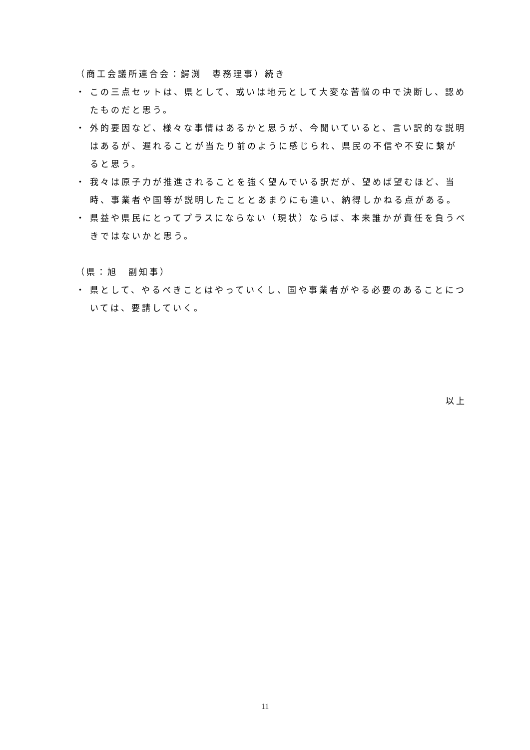（商工会議所連合会：鰐渕　専務理事）続き
・ この三点セットは、県として、或いは地元として大変な苦悩の中で決断し、認めたものだと思う。
・ 外的要因など、様々な事情はあるかと思うが、今聞いていると、言い訳的な説明はあるが、遅れることが当たり前のように感じられ、県民の不信や不安に繋がると思う。
・ 我々は原子力が推進されることを強く望んでいる訳だが、望めば望むほど、当時、事業者や国等が説明したこととあまりにも違い、納得しかねる点がある。
・ 県益や県民にとってプラスにならない（現状）ならば、本来誰かが責任を負うべきではないかと思う。
（県：旭　副知事）
・ 県として、やるべきことはやっていくし、国や事業者がやる必要のあることについては、要請していく。
以上
11